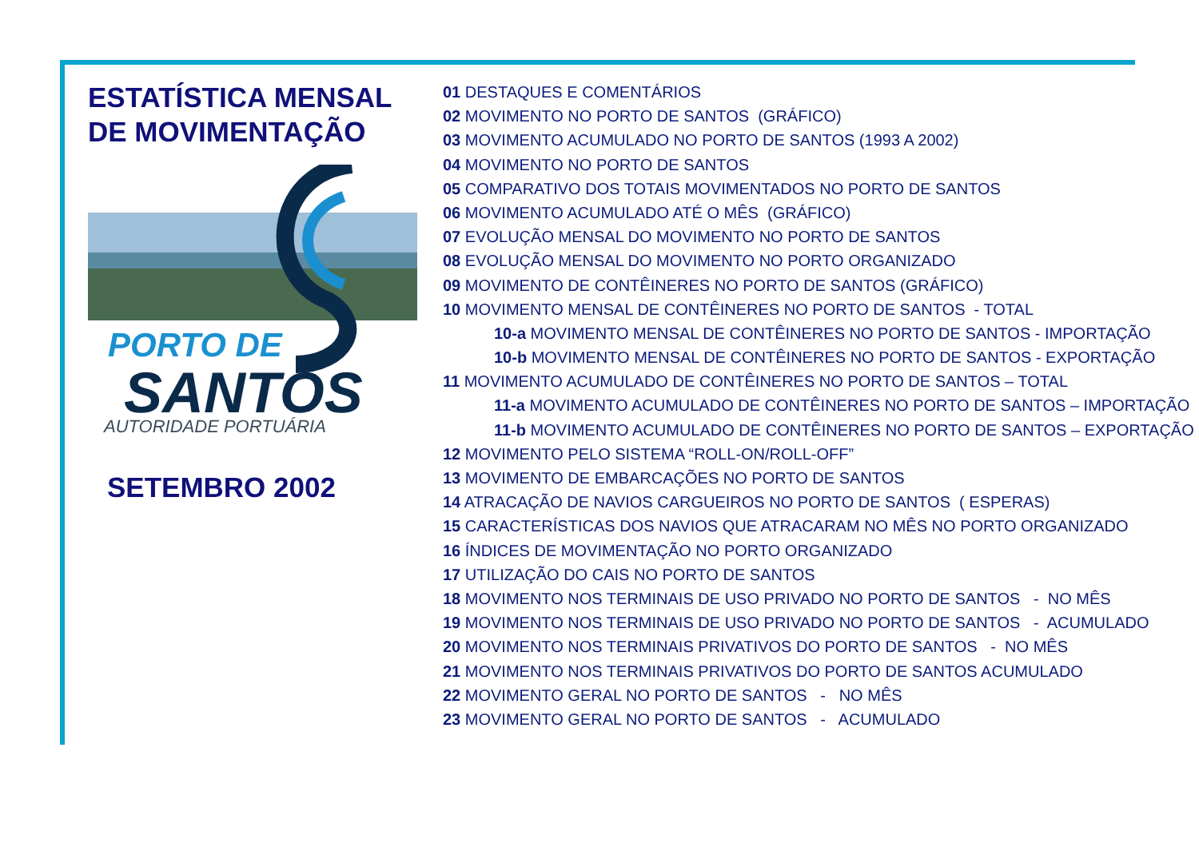ESTATÍSTICA MENSAL
DE MOVIMENTAÇÃO
PORTO DE
SANTOS
AUTORIDADE PORTUÁRIA
SETEMBRO 2002
01 DESTAQUES E COMENTÁRIOS
02 MOVIMENTO NO PORTO DE SANTOS (GRÁFICO)
03 MOVIMENTO ACUMULADO NO PORTO DE SANTOS (1993 A 2002)
04 MOVIMENTO NO PORTO DE SANTOS
05 COMPARATIVO DOS TOTAIS MOVIMENTADOS NO PORTO DE SANTOS
06 MOVIMENTO ACUMULADO ATÉ O MÊS (GRÁFICO)
07 EVOLUÇÃO MENSAL DO MOVIMENTO NO PORTO DE SANTOS
08 EVOLUÇÃO MENSAL DO MOVIMENTO NO PORTO ORGANIZADO
09 MOVIMENTO DE CONTÊINERES NO PORTO DE SANTOS (GRÁFICO)
10 MOVIMENTO MENSAL DE CONTÊINERES NO PORTO DE SANTOS - TOTAL
10-a MOVIMENTO MENSAL DE CONTÊINERES NO PORTO DE SANTOS - IMPORTAÇÃO
10-b MOVIMENTO MENSAL DE CONTÊINERES NO PORTO DE SANTOS - EXPORTAÇÃO
11 MOVIMENTO ACUMULADO DE CONTÊINERES NO PORTO DE SANTOS – TOTAL
11-a MOVIMENTO ACUMULADO DE CONTÊINERES NO PORTO DE SANTOS – IMPORTAÇÃO
11-b MOVIMENTO ACUMULADO DE CONTÊINERES NO PORTO DE SANTOS – EXPORTAÇÃO
12 MOVIMENTO PELO SISTEMA “ROLL-ON/ROLL-OFF”
13 MOVIMENTO DE EMBARCAÇÕES NO PORTO DE SANTOS
14 ATRACAÇÃO DE NAVIOS CARGUEIROS NO PORTO DE SANTOS ( ESPERAS)
15 CARACTERÍSTICAS DOS NAVIOS QUE ATRACARAM NO MÊS NO PORTO ORGANIZADO
16 ÍNDICES DE MOVIMENTAÇÃO NO PORTO ORGANIZADO
17 UTILIZAÇÃO DO CAIS NO PORTO DE SANTOS
18 MOVIMENTO NOS TERMINAIS DE USO PRIVADO NO PORTO DE SANTOS - NO MÊS
19 MOVIMENTO NOS TERMINAIS DE USO PRIVADO NO PORTO DE SANTOS - ACUMULADO
20 MOVIMENTO NOS TERMINAIS PRIVATIVOS DO PORTO DE SANTOS - NO MÊS
21 MOVIMENTO NOS TERMINAIS PRIVATIVOS DO PORTO DE SANTOS ACUMULADO
22 MOVIMENTO GERAL NO PORTO DE SANTOS - NO MÊS
23 MOVIMENTO GERAL NO PORTO DE SANTOS - ACUMULADO